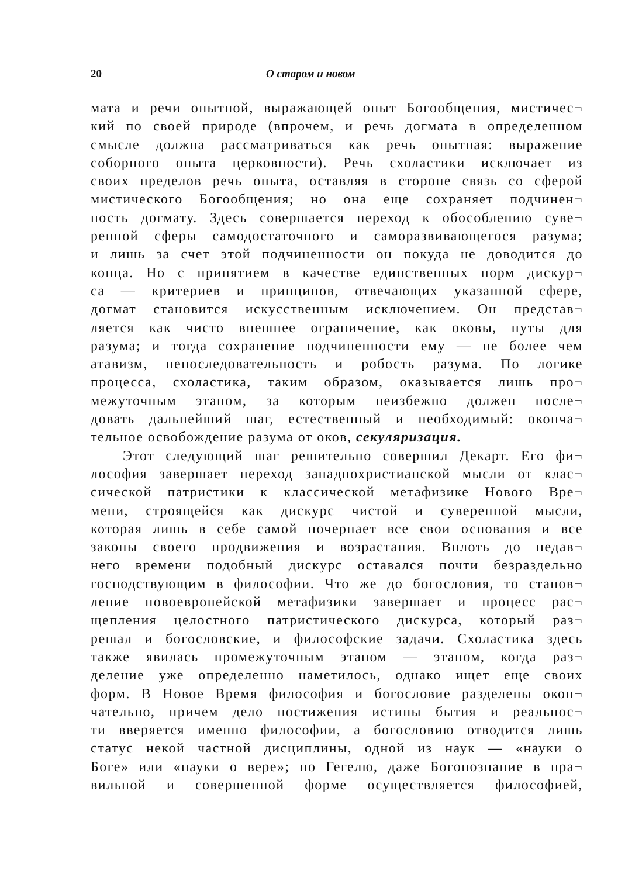20 О старом и новом
мата и речи опытной, выражающей опыт Богообщения, мистичес¬
кий по своей природе (впрочем, и речь догмата в определенном
смысле должна рассматриваться как речь опытная: выражение
соборного опыта церковности). Речь схоластики исключает из
своих пределов речь опыта, оставляя в стороне связь со сферой
мистического Богообщения; но она еще сохраняет подчинен¬
ность догмату. Здесь совершается переход к обособлению суве¬
ренной сферы самодостаточного и саморазвивающегося разума;
и лишь за счет этой подчиненности он покуда не доводится до
конца. Но с принятием в качестве единственных норм дискур¬
са — критериев и принципов, отвечающих указанной сфере,
догмат становится искусственным исключением. Он представ¬
ляется как чисто внешнее ограничение, как оковы, путы для
разума; и тогда сохранение подчиненности ему — не более чем
атавизм, непоследовательность и робость разума. По логике
процесса, схоластика, таким образом, оказывается лишь про¬
межуточным этапом, за которым неизбежно должен после¬
довать дальнейший шаг, естественный и необходимый: оконча¬
тельное освобождение разума от оков, секуляризация.
Этот следующий шаг решительно совершил Декарт. Его фи¬
лософия завершает переход западнохристианской мысли от клас¬
сической патристики к классической метафизике Нового Вре¬
мени, строящейся как дискурс чистой и суверенной мысли,
которая лишь в себе самой почерпает все свои основания и все
законы своего продвижения и возрастания. Вплоть до недав¬
него времени подобный дискурс оставался почти безраздельно
господствующим в философии. Что же до богословия, то станов¬
ление новоевропейской метафизики завершает и процесс рас¬
щепления целостного патристического дискурса, который раз¬
решал и богословские, и философские задачи. Схоластика здесь
также явилась промежуточным этапом — этапом, когда раз¬
деление уже определенно наметилось, однако ищет еще своих
форм. В Новое Время философия и богословие разделены окон¬
чательно, причем дело постижения истины бытия и реальнос¬
ти вверяется именно философии, а богословию отводится лишь
статус некой частной дисциплины, одной из наук — «науки о
Боге» или «науки о вере»; по Гегелю, даже Богопознание в пра¬
вильной и совершенной форме осуществляется философией,